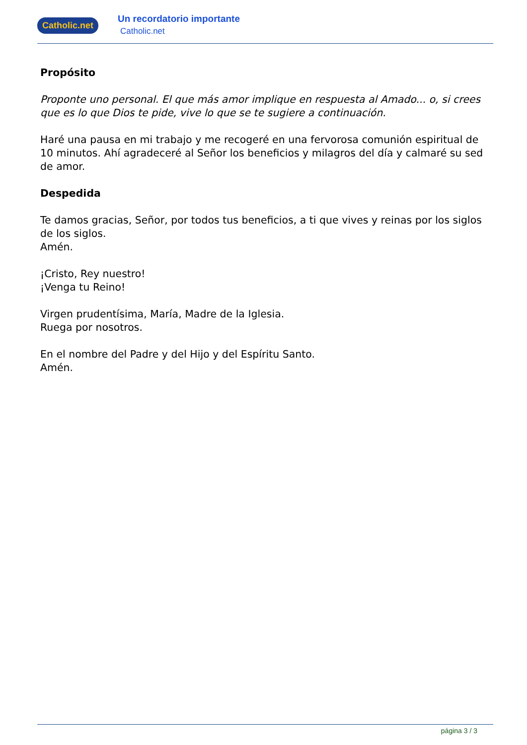Catholic.net
Un recordatorio importante
Catholic.net
Propósito
Proponte uno personal. El que más amor implique en respuesta al Amado... o, si crees que es lo que Dios te pide, vive lo que se te sugiere a continuación.
Haré una pausa en mi trabajo y me recogeré en una fervorosa comunión espiritual de 10 minutos. Ahí agradeceré al Señor los beneficios y milagros del día y calmaré su sed de amor.
Despedida
Te damos gracias, Señor, por todos tus beneficios, a ti que vives y reinas por los siglos de los siglos.
Amén.
¡Cristo, Rey nuestro!
¡Venga tu Reino!
Virgen prudentísima, María, Madre de la Iglesia.
Ruega por nosotros.
En el nombre del Padre y del Hijo y del Espíritu Santo.
Amén.
página 3 / 3